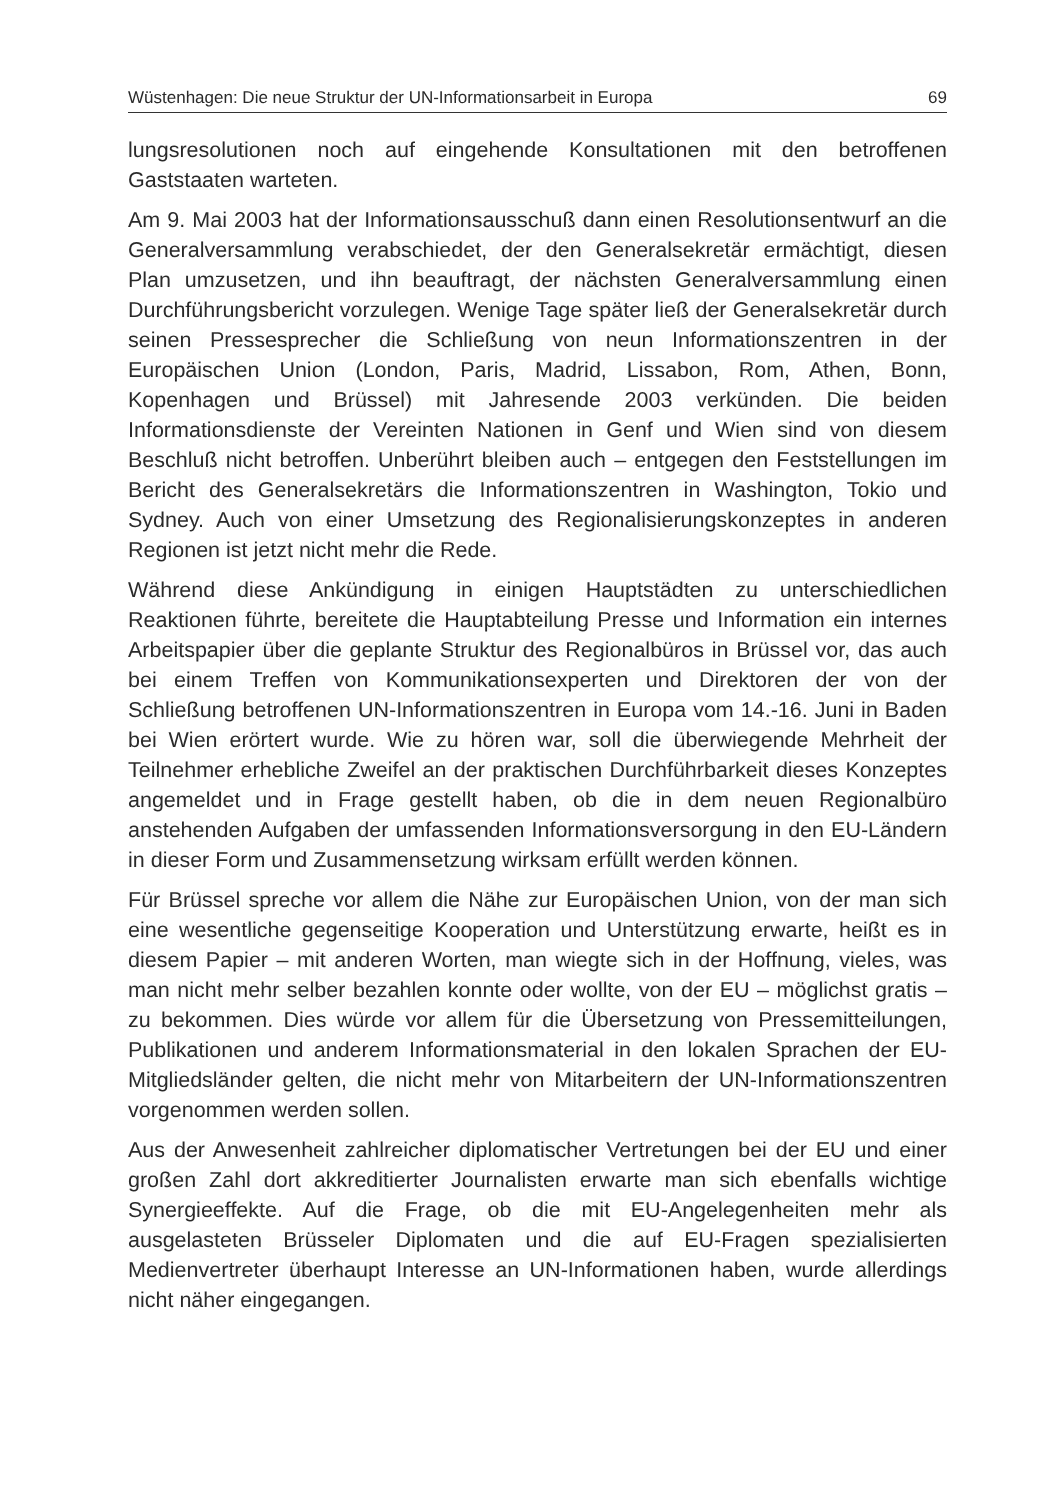Wüstenhagen: Die neue Struktur der UN-Informationsarbeit in Europa 69
lungsresolutionen noch auf eingehende Konsultationen mit den betroffenen Gaststaaten warteten.
Am 9. Mai 2003 hat der Informationsausschuß dann einen Resolutionsentwurf an die Generalversammlung verabschiedet, der den Generalsekretär ermächtigt, diesen Plan umzusetzen, und ihn beauftragt, der nächsten Generalversammlung einen Durchführungsbericht vorzulegen. Wenige Tage später ließ der Generalsekretär durch seinen Pressesprecher die Schließung von neun Informationszentren in der Europäischen Union (London, Paris, Madrid, Lissabon, Rom, Athen, Bonn, Kopenhagen und Brüssel) mit Jahresende 2003 verkünden. Die beiden Informationsdienste der Vereinten Nationen in Genf und Wien sind von diesem Beschluß nicht betroffen. Unberührt bleiben auch – entgegen den Feststellungen im Bericht des Generalsekretärs die Informationszentren in Washington, Tokio und Sydney. Auch von einer Umsetzung des Regionalisierungskonzeptes in anderen Regionen ist jetzt nicht mehr die Rede.
Während diese Ankündigung in einigen Hauptstädten zu unterschiedlichen Reaktionen führte, bereitete die Hauptabteilung Presse und Information ein internes Arbeitspapier über die geplante Struktur des Regionalbüros in Brüssel vor, das auch bei einem Treffen von Kommunikationsexperten und Direktoren der von der Schließung betroffenen UN-Informationszentren in Europa vom 14.-16. Juni in Baden bei Wien erörtert wurde. Wie zu hören war, soll die überwiegende Mehrheit der Teilnehmer erhebliche Zweifel an der praktischen Durchführbarkeit dieses Konzeptes angemeldet und in Frage gestellt haben, ob die in dem neuen Regionalbüro anstehenden Aufgaben der umfassenden Informationsversorgung in den EU-Ländern in dieser Form und Zusammensetzung wirksam erfüllt werden können.
Für Brüssel spreche vor allem die Nähe zur Europäischen Union, von der man sich eine wesentliche gegenseitige Kooperation und Unterstützung erwarte, heißt es in diesem Papier – mit anderen Worten, man wiegte sich in der Hoffnung, vieles, was man nicht mehr selber bezahlen konnte oder wollte, von der EU – möglichst gratis – zu bekommen. Dies würde vor allem für die Übersetzung von Pressemitteilungen, Publikationen und anderem Informationsmaterial in den lokalen Sprachen der EU-Mitgliedsländer gelten, die nicht mehr von Mitarbeitern der UN-Informationszentren vorgenommen werden sollen.
Aus der Anwesenheit zahlreicher diplomatischer Vertretungen bei der EU und einer großen Zahl dort akkreditierter Journalisten erwarte man sich ebenfalls wichtige Synergieeffekte. Auf die Frage, ob die mit EU-Angelegenheiten mehr als ausgelasteten Brüsseler Diplomaten und die auf EU-Fragen spezialisierten Medienvertreter überhaupt Interesse an UN-Informationen haben, wurde allerdings nicht näher eingegangen.